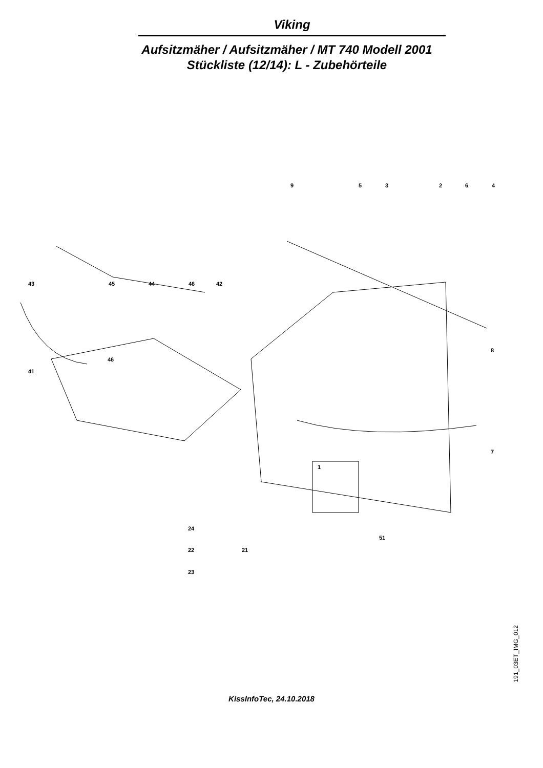Viking
Aufsitzmäher / Aufsitzmäher / MT 740 Modell 2001
Stückliste (12/14): L - Zubehörteile
9 5 3 2 6 4
43 45 44 46 42
46
41
8
7
1
24
51
22 21
23
191_03ET_IMG_012
KissInfoTec, 24.10.2018